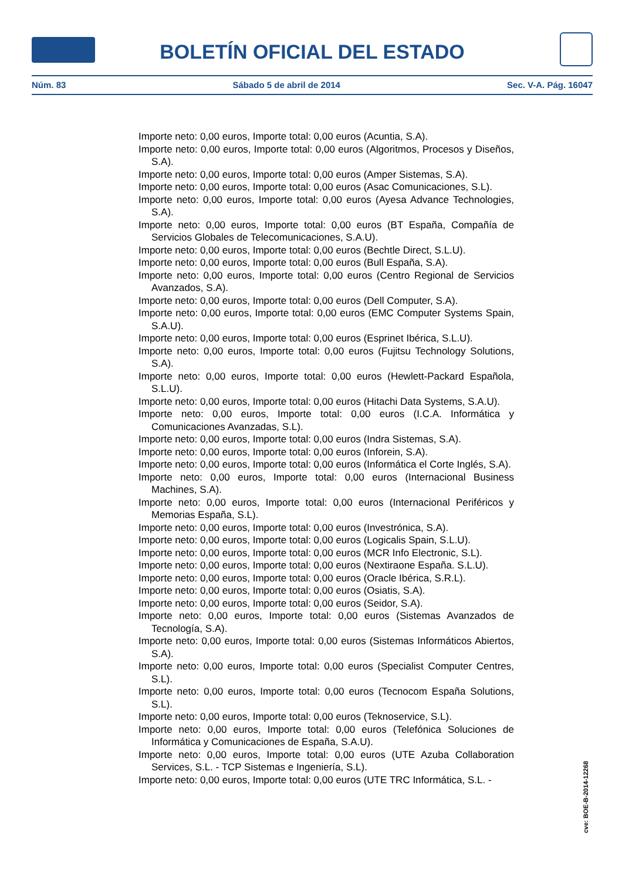BOLETÍN OFICIAL DEL ESTADO
Núm. 83 Sábado 5 de abril de 2014 Sec. V-A. Pág. 16047
Importe neto: 0,00 euros, Importe total: 0,00 euros (Acuntia, S.A).
Importe neto: 0,00 euros, Importe total: 0,00 euros (Algoritmos, Procesos y Diseños, S.A).
Importe neto: 0,00 euros, Importe total: 0,00 euros (Amper Sistemas, S.A).
Importe neto: 0,00 euros, Importe total: 0,00 euros (Asac Comunicaciones, S.L).
Importe neto: 0,00 euros, Importe total: 0,00 euros (Ayesa Advance Technologies, S.A).
Importe neto: 0,00 euros, Importe total: 0,00 euros (BT España, Compañía de Servicios Globales de Telecomunicaciones, S.A.U).
Importe neto: 0,00 euros, Importe total: 0,00 euros (Bechtle Direct, S.L.U).
Importe neto: 0,00 euros, Importe total: 0,00 euros (Bull España, S.A).
Importe neto: 0,00 euros, Importe total: 0,00 euros (Centro Regional de Servicios Avanzados, S.A).
Importe neto: 0,00 euros, Importe total: 0,00 euros (Dell Computer, S.A).
Importe neto: 0,00 euros, Importe total: 0,00 euros (EMC Computer Systems Spain, S.A.U).
Importe neto: 0,00 euros, Importe total: 0,00 euros (Esprinet Ibérica, S.L.U).
Importe neto: 0,00 euros, Importe total: 0,00 euros (Fujitsu Technology Solutions, S.A).
Importe neto: 0,00 euros, Importe total: 0,00 euros (Hewlett-Packard Española, S.L.U).
Importe neto: 0,00 euros, Importe total: 0,00 euros (Hitachi Data Systems, S.A.U).
Importe neto: 0,00 euros, Importe total: 0,00 euros (I.C.A. Informática y Comunicaciones Avanzadas, S.L).
Importe neto: 0,00 euros, Importe total: 0,00 euros (Indra Sistemas, S.A).
Importe neto: 0,00 euros, Importe total: 0,00 euros (Inforein, S.A).
Importe neto: 0,00 euros, Importe total: 0,00 euros (Informática el Corte Inglés, S.A).
Importe neto: 0,00 euros, Importe total: 0,00 euros (Internacional Business Machines, S.A).
Importe neto: 0,00 euros, Importe total: 0,00 euros (Internacional Periféricos y Memorias España, S.L).
Importe neto: 0,00 euros, Importe total: 0,00 euros (Investrónica, S.A).
Importe neto: 0,00 euros, Importe total: 0,00 euros (Logicalis Spain, S.L.U).
Importe neto: 0,00 euros, Importe total: 0,00 euros (MCR Info Electronic, S.L).
Importe neto: 0,00 euros, Importe total: 0,00 euros (Nextiraone España. S.L.U).
Importe neto: 0,00 euros, Importe total: 0,00 euros (Oracle Ibérica, S.R.L).
Importe neto: 0,00 euros, Importe total: 0,00 euros (Osiatis, S.A).
Importe neto: 0,00 euros, Importe total: 0,00 euros (Seidor, S.A).
Importe neto: 0,00 euros, Importe total: 0,00 euros (Sistemas Avanzados de Tecnología, S.A).
Importe neto: 0,00 euros, Importe total: 0,00 euros (Sistemas Informáticos Abiertos, S.A).
Importe neto: 0,00 euros, Importe total: 0,00 euros (Specialist Computer Centres, S.L).
Importe neto: 0,00 euros, Importe total: 0,00 euros (Tecnocom España Solutions, S.L).
Importe neto: 0,00 euros, Importe total: 0,00 euros (Teknoservice, S.L).
Importe neto: 0,00 euros, Importe total: 0,00 euros (Telefónica Soluciones de Informática y Comunicaciones de España, S.A.U).
Importe neto: 0,00 euros, Importe total: 0,00 euros (UTE Azuba Collaboration Services, S.L. - TCP Sistemas e Ingeniería, S.L).
Importe neto: 0,00 euros, Importe total: 0,00 euros (UTE TRC Informática, S.L. -
cve: BOE-B-2014-12268